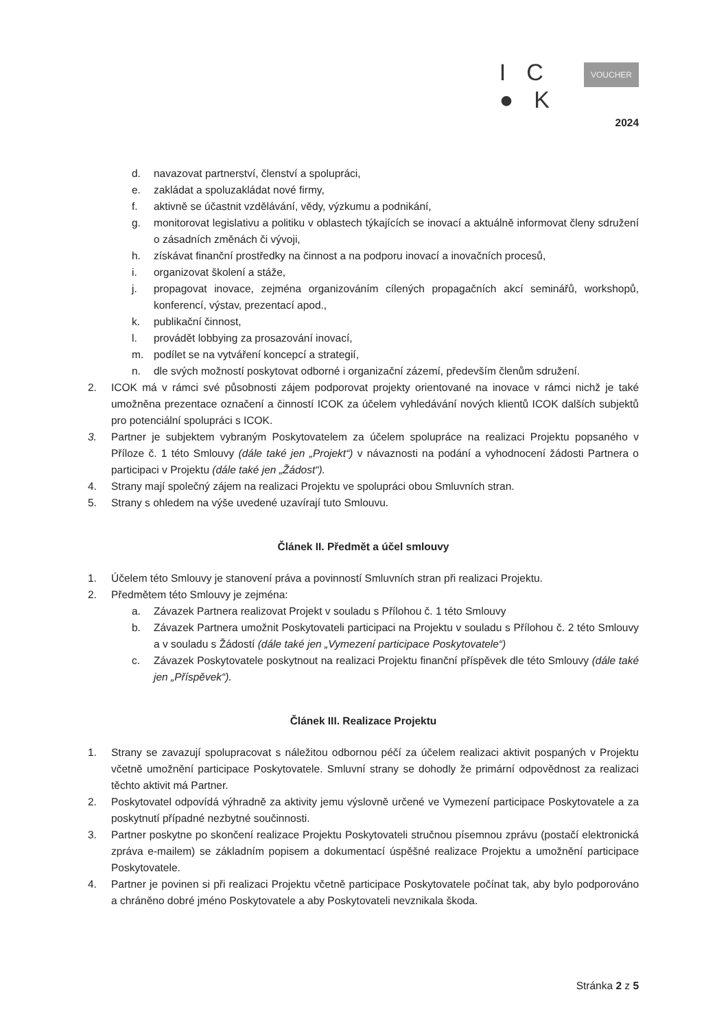IC
●K
VOUCHER
2024
d. navazovat partnerství, členství a spolupráci,
e. zakládat a spoluzakládat nové firmy,
f. aktivně se účastnit vzdělávání, vědy, výzkumu a podnikání,
g. monitorovat legislativu a politiku v oblastech týkajících se inovací a aktuálně informovat členy sdružení o zásadních změnách či vývoji,
h. získávat finanční prostředky na činnost a na podporu inovací a inovačních procesů,
i. organizovat školení a stáže,
j. propagovat inovace, zejména organizováním cílených propagačních akcí seminářů, workshopů, konferencí, výstav, prezentací apod.,
k. publikační činnost,
l. provádět lobbying za prosazování inovací,
m. podílet se na vytváření koncepcí a strategií,
n. dle svých možností poskytovat odborné i organizační zázemí, především členům sdružení.
2. ICOK má v rámci své působnosti zájem podporovat projekty orientované na inovace v rámci nichž je také umožněna prezentace označení a činností ICOK za účelem vyhledávání nových klientů ICOK dalších subjektů pro potenciální spolupráci s ICOK.
3. Partner je subjektem vybraným Poskytovatelem za účelem spolupráce na realizaci Projektu popsaného v Příloze č. 1 této Smlouvy (dále také jen „Projekt“) v návaznosti na podání a vyhodnocení žádosti Partnera o participaci v Projektu (dále také jen „Žádost“).
4. Strany mají společný zájem na realizaci Projektu ve spolupráci obou Smluvních stran.
5. Strany s ohledem na výše uvedené uzavírají tuto Smlouvu.
Článek II. Předmět a účel smlouvy
1. Účelem této Smlouvy je stanovení práva a povinností Smluvních stran při realizaci Projektu.
2. Předmětem této Smlouvy je zejména:
a. Závazek Partnera realizovat Projekt v souladu s Přílohou č. 1 této Smlouvy
b. Závazek Partnera umožnit Poskytovateli participaci na Projektu v souladu s Přílohou č. 2 této Smlouvy a v souladu s Žádostí (dále také jen „Vymezení participace Poskytovatele“)
c. Závazek Poskytovatele poskytnout na realizaci Projektu finanční příspěvek dle této Smlouvy (dále také jen „Příspěvek“).
Článek III. Realizace Projektu
1. Strany se zavazují spolupracovat s náležitou odbornou péčí za účelem realizaci aktivit pospaných v Projektu včetně umožnění participace Poskytovatele. Smluvní strany se dohodly že primární odpovědnost za realizaci těchto aktivit má Partner.
2. Poskytovatel odpovídá výhradně za aktivity jemu výslovně určené ve Vymezení participace Poskytovatele a za poskytnutí případné nezbytné součinnosti.
3. Partner poskytne po skončení realizace Projektu Poskytovateli stručnou písemnou zprávu (postačí elektronická zpráva e-mailem) se základním popisem a dokumentací úspěšné realizace Projektu a umožnění participace Poskytovatele.
4. Partner je povinen si při realizaci Projektu včetně participace Poskytovatele počínat tak, aby bylo podporováno a chráněno dobré jméno Poskytovatele a aby Poskytovateli nevznikala škoda.
Stránka 2 z 5